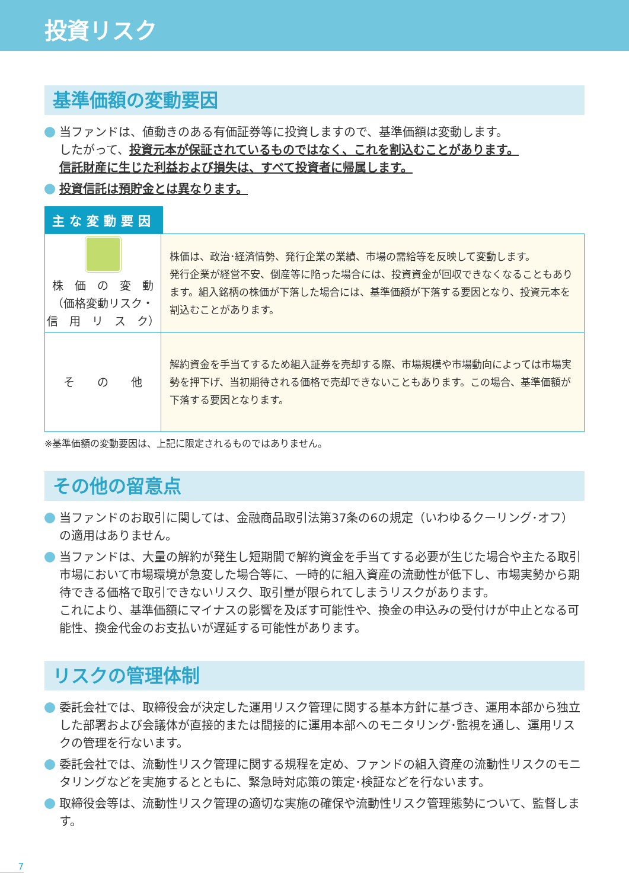投資リスク
基準価額の変動要因
当ファンドは、値動きのある有価証券等に投資しますので、基準価額は変動します。
したがって、投資元本が保証されているものではなく、これを割込むことがあります。
信託財産に生じた利益および損失は、すべて投資者に帰属します。
投資信託は預貯金とは異なります。
主な変動要因
| 株 価 の 変 動 （価格変動リスク・ 信 用 リ ス ク） | 株価は、政治･経済情勢、発行企業の業績、市場の需給等を反映して変動します。 発行企業が経営不安、倒産等に陥った場合には、投資資金が回収できなくなることもあります。組入銘柄の株価が下落した場合には、基準価額が下落する要因となり、投資元本を割込むことがあります。 |
| そ の 他 | 解約資金を手当てするため組入証券を売却する際、市場規模や市場動向によっては市場実勢を押下げ、当初期待される価格で売却できないこともあります。この場合、基準価額が下落する要因となります。 |
※基準価額の変動要因は、上記に限定されるものではありません。
その他の留意点
当ファンドのお取引に関しては、金融商品取引法第37条の6の規定（いわゆるクーリング･オフ）の適用はありません。
当ファンドは、大量の解約が発生し短期間で解約資金を手当てする必要が生じた場合や主たる取引市場において市場環境が急変した場合等に、一時的に組入資産の流動性が低下し、市場実勢から期待できる価格で取引できないリスク、取引量が限られてしまうリスクがあります。
これにより、基準価額にマイナスの影響を及ぼす可能性や、換金の申込みの受付けが中止となる可能性、換金代金のお支払いが遅延する可能性があります。
リスクの管理体制
委託会社では、取締役会が決定した運用リスク管理に関する基本方針に基づき、運用本部から独立した部署および会議体が直接的または間接的に運用本部へのモニタリング･監視を通し、運用リスクの管理を行ないます。
委託会社では、流動性リスク管理に関する規程を定め、ファンドの組入資産の流動性リスクのモニタリングなどを実施するとともに、緊急時対応策の策定･検証などを行ないます。
取締役会等は、流動性リスク管理の適切な実施の確保や流動性リスク管理態勢について、監督します。
7